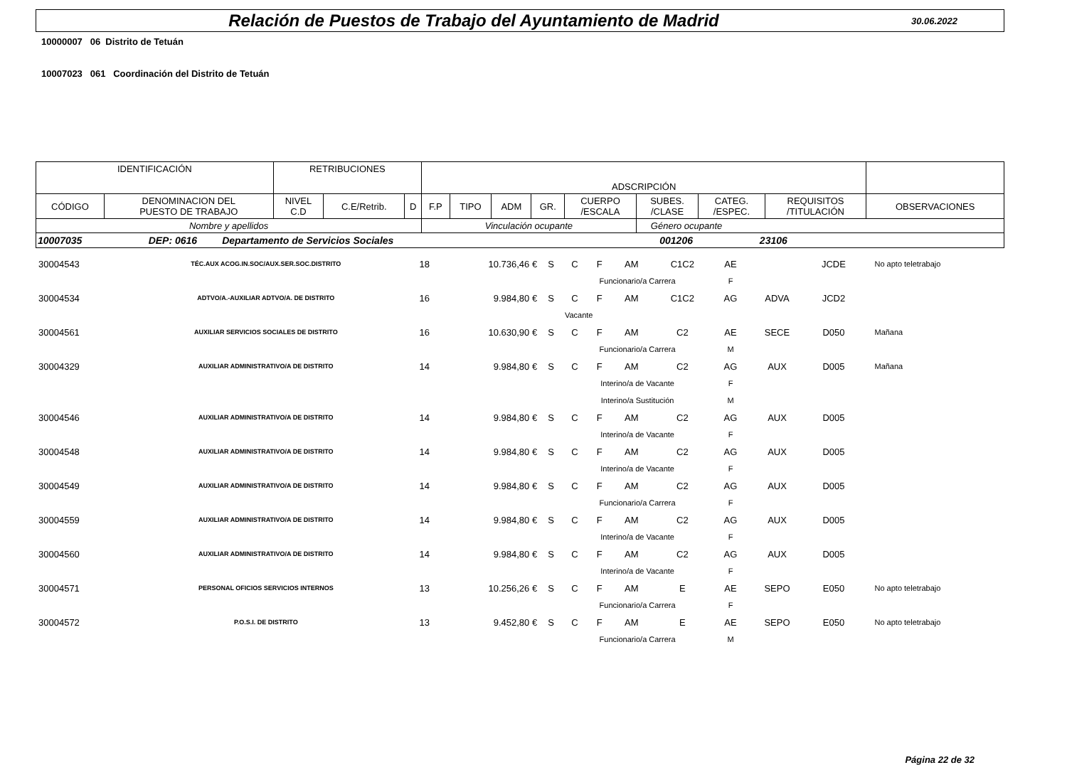Relación de Puestos de Trabajo del Ayuntamiento de Madrid
30.06.2022
10000007 06 Distrito de Tetuán
10007023 061 Coordinación del Distrito de Tetuán
| IDENTIFICACIÓN | | RETRIBUCIONES | | | ADSCRIPCIÓN | | | | | | | | |
| CÓDIGO | DENOMINACION DEL PUESTO DE TRABAJO | NIVEL C.D | C.E/Retrib. | D | F.P | TIPO | ADM | GR. | CUERPO /ESCALA | SUBES. /CLASE | CATEG. /ESPEC. | REQUISITOS /TITULACIÓN | OBSERVACIONES |
| Nombre y apellidos | | | | | Vinculación ocupante | | | | | Género ocupante | | | |
| 10007035 DEP: 0616 Departamento de Servicios Sociales 001206 23106 | | | | | | | | | | | | | |
| 30004543 | TÉC.AUX ACOG.IN.SOC/AUX.SER.SOC.DISTRITO | 18 | 10.736,46 € | S | C | F | AM | C1C2 | AE | | JCDE | | No apto teletrabajo |
| | | | | | Funcionario/a Carrera | | | | F | | | | |
| 30004534 | ADTVO/A.-AUXILIAR ADTVO/A. DE DISTRITO | 16 | 9.984,80 € | S | C | F | AM | C1C2 | AG | ADVA | JCD2 | | |
| | | | | | Vacante | | | | | | | | |
| 30004561 | AUXILIAR SERVICIOS SOCIALES DE DISTRITO | 16 | 10.630,90 € | S | C | F | AM | C2 | AE | SECE | D050 | | Mañana |
| | | | | | Funcionario/a Carrera | | | | M | | | | |
| 30004329 | AUXILIAR ADMINISTRATIVO/A DE DISTRITO | 14 | 9.984,80 € | S | C | F | AM | C2 | AG | AUX | D005 | | Mañana |
| | | | | | Interino/a de Vacante | | | | F | | | | |
| | | | | | Interino/a Sustitución | | | | M | | | | |
| 30004546 | AUXILIAR ADMINISTRATIVO/A DE DISTRITO | 14 | 9.984,80 € | S | C | F | AM | C2 | AG | AUX | D005 | | |
| | | | | | Interino/a de Vacante | | | | F | | | | |
| 30004548 | AUXILIAR ADMINISTRATIVO/A DE DISTRITO | 14 | 9.984,80 € | S | C | F | AM | C2 | AG | AUX | D005 | | |
| | | | | | Interino/a de Vacante | | | | F | | | | |
| 30004549 | AUXILIAR ADMINISTRATIVO/A DE DISTRITO | 14 | 9.984,80 € | S | C | F | AM | C2 | AG | AUX | D005 | | |
| | | | | | Funcionario/a Carrera | | | | F | | | | |
| 30004559 | AUXILIAR ADMINISTRATIVO/A DE DISTRITO | 14 | 9.984,80 € | S | C | F | AM | C2 | AG | AUX | D005 | | |
| | | | | | Interino/a de Vacante | | | | F | | | | |
| 30004560 | AUXILIAR ADMINISTRATIVO/A DE DISTRITO | 14 | 9.984,80 € | S | C | F | AM | C2 | AG | AUX | D005 | | |
| | | | | | Interino/a de Vacante | | | | F | | | | |
| 30004571 | PERSONAL OFICIOS SERVICIOS INTERNOS | 13 | 10.256,26 € | S | C | F | AM | E | AE | SEPO | E050 | | No apto teletrabajo |
| | | | | | Funcionario/a Carrera | | | | F | | | | |
| 30004572 | P.O.S.I. DE DISTRITO | 13 | 9.452,80 € | S | C | F | AM | E | AE | SEPO | E050 | | No apto teletrabajo |
| | | | | | Funcionario/a Carrera | | | | M | | | | |
Página 22 de 32